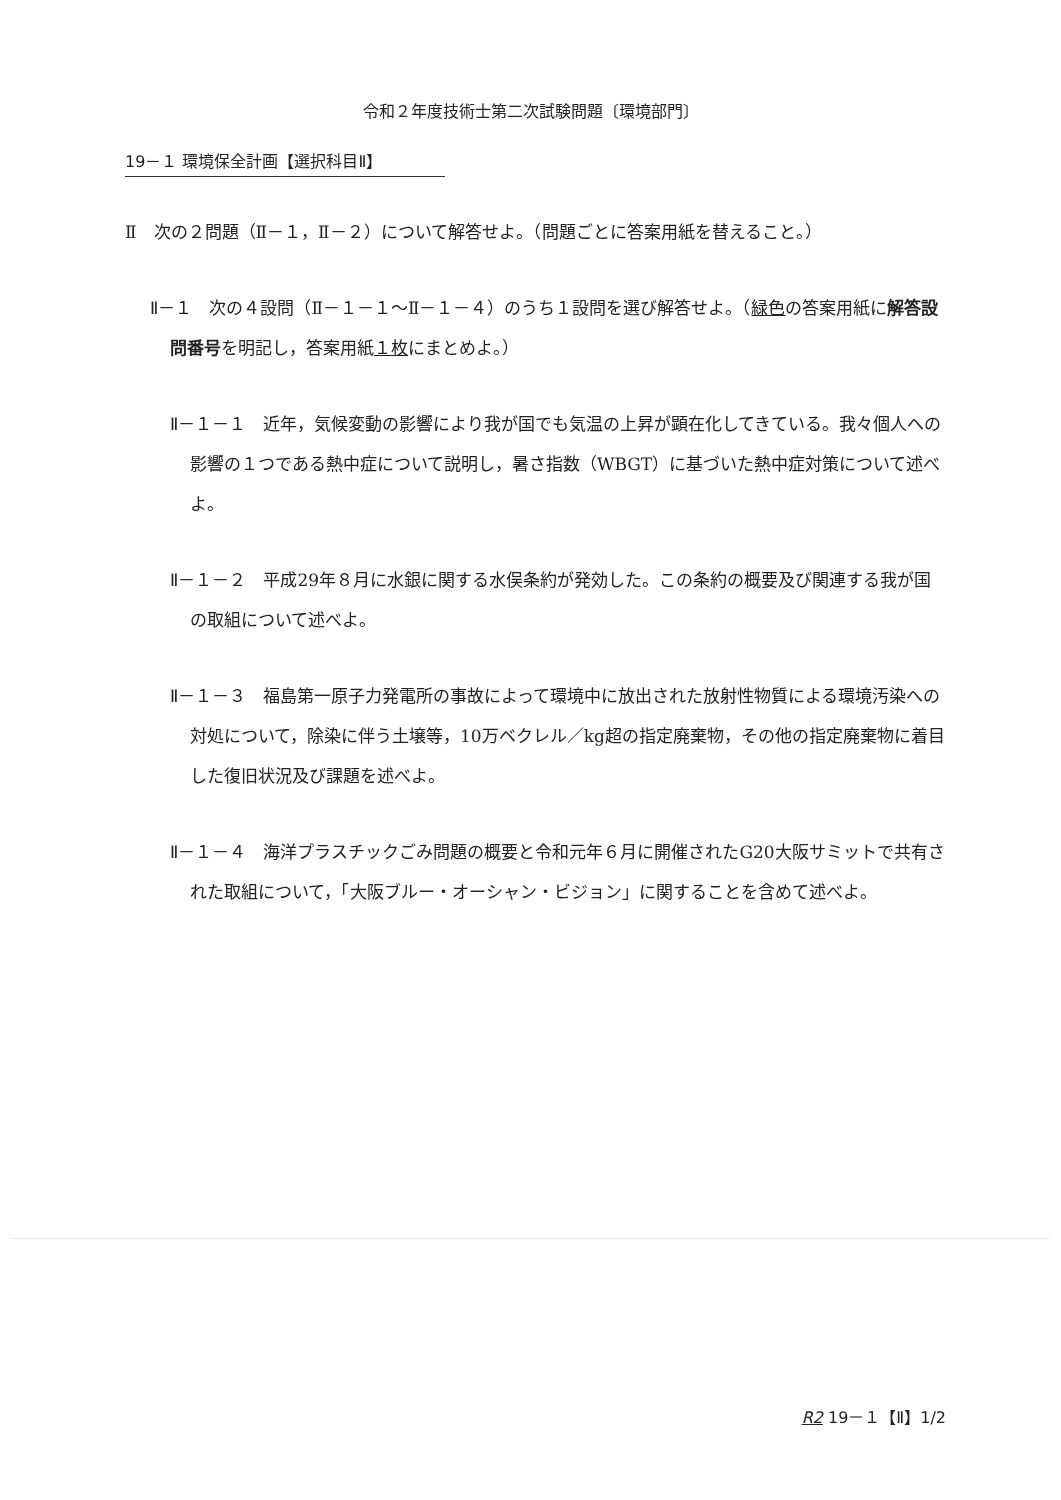令和２年度技術士第二次試験問題〔環境部門〕
19－１ 環境保全計画【選択科目Ⅱ】
Ⅱ　次の２問題（Ⅱ－１，Ⅱ－２）について解答せよ。（問題ごとに答案用紙を替えること。）
Ⅱ－１　次の４設問（Ⅱ－１－１～Ⅱ－１－４）のうち１設問を選び解答せよ。（緑色の答案用紙に解答設問番号を明記し，答案用紙１枚にまとめよ。）
Ⅱ－１－１　近年，気候変動の影響により我が国でも気温の上昇が顕在化してきている。我々個人への影響の１つである熱中症について説明し，暑さ指数（WBGT）に基づいた熱中症対策について述べよ。
Ⅱ－１－２　平成29年８月に水銀に関する水俣条約が発効した。この条約の概要及び関連する我が国の取組について述べよ。
Ⅱ－１－３　福島第一原子力発電所の事故によって環境中に放出された放射性物質による環境汚染への対処について，除染に伴う土壌等，10万ベクレル／kg超の指定廃棄物，その他の指定廃棄物に着目した復旧状況及び課題を述べよ。
Ⅱ－１－４　海洋プラスチックごみ問題の概要と令和元年６月に開催されたG20大阪サミットで共有された取組について，「大阪ブルー・オーシャン・ビジョン」に関することを含めて述べよ。
R2 19－１【Ⅱ】1/2